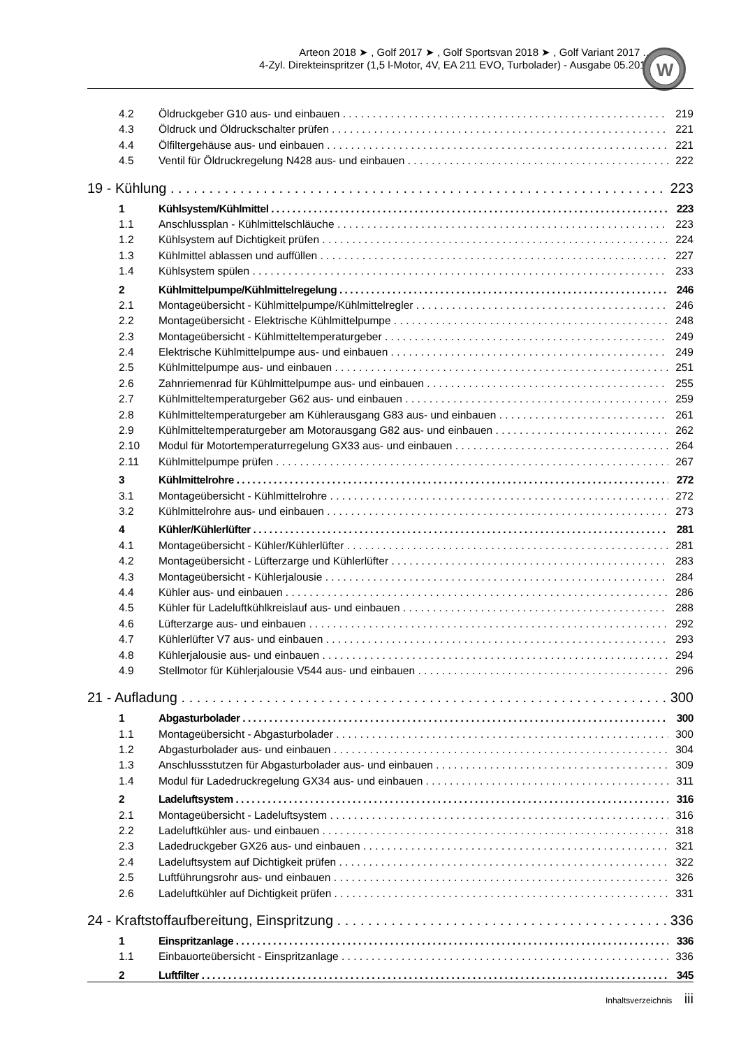Arteon 2018 ➤ , Golf 2017 ➤ , Golf Sportsvan 2018 ➤ , Golf Variant 2017 ...
4-Zyl. Direkteinspritzer (1,5 l-Motor, 4V, EA 211 EVO, Turbolader) - Ausgabe 05.2019
W
4.2 Öldruckgeber G10 aus- und einbauen 219
4.3 Öldruck und Öldruckschalter prüfen 221
4.4 Ölfiltergehäuse aus- und einbauen 221
4.5 Ventil für Öldruckregelung N428 aus- und einbauen 222
19 - Kühlung 223
1 Kühlsystem/Kühlmittel 223
1.1 Anschlussplan - Kühlmittelschläuche 223
1.2 Kühlsystem auf Dichtigkeit prüfen 224
1.3 Kühlmittel ablassen und auffüllen 227
1.4 Kühlsystem spülen 233
2 Kühlmittelpumpe/Kühlmittelregelung 246
2.1 Montageübersicht - Kühlmittelpumpe/Kühlmittelregler 246
2.2 Montageübersicht - Elektrische Kühlmittelpumpe 248
2.3 Montageübersicht - Kühlmitteltemperaturgeber 249
2.4 Elektrische Kühlmittelpumpe aus- und einbauen 249
2.5 Kühlmittelpumpe aus- und einbauen 251
2.6 Zahnriemenrad für Kühlmittelpumpe aus- und einbauen 255
2.7 Kühlmitteltemperaturgeber G62 aus- und einbauen 259
2.8 Kühlmitteltemperaturgeber am Kühlerausgang G83 aus- und einbauen 261
2.9 Kühlmitteltemperaturgeber am Motorausgang G82 aus- und einbauen 262
2.10 Modul für Motortemperaturregelung GX33 aus- und einbauen 264
2.11 Kühlmittelpumpe prüfen 267
3 Kühlmittelrohre 272
3.1 Montageübersicht - Kühlmittelrohre 272
3.2 Kühlmittelrohre aus- und einbauen 273
4 Kühler/Kühlerlüfter 281
4.1 Montageübersicht - Kühler/Kühlerlüfter 281
4.2 Montageübersicht - Lüfterzarge und Kühlerlüfter 283
4.3 Montageübersicht - Kühlerjalousie 284
4.4 Kühler aus- und einbauen 286
4.5 Kühler für Ladeluftkühlkreislauf aus- und einbauen 288
4.6 Lüfterzarge aus- und einbauen 292
4.7 Kühlerlüfter V7 aus- und einbauen 293
4.8 Kühlerjalousie aus- und einbauen 294
4.9 Stellmotor für Kühlerjalousie V544 aus- und einbauen 296
21 - Aufladung 300
1 Abgasturbolader 300
1.1 Montageübersicht - Abgasturbolader 300
1.2 Abgasturbolader aus- und einbauen 304
1.3 Anschlussstutzen für Abgasturbolader aus- und einbauen 309
1.4 Modul für Ladedruckregelung GX34 aus- und einbauen 311
2 Ladeluftsystem 316
2.1 Montageübersicht - Ladeluftsystem 316
2.2 Ladeluftkühler aus- und einbauen 318
2.3 Ladedruckgeber GX26 aus- und einbauen 321
2.4 Ladeluftsystem auf Dichtigkeit prüfen 322
2.5 Luftführungsrohr aus- und einbauen 326
2.6 Ladeluftkühler auf Dichtigkeit prüfen 331
24 - Kraftstoffaufbereitung, Einspritzung 336
1 Einspritzanlage 336
1.1 Einbauorteübersicht - Einspritzanlage 336
2 Luftfilter 345
Inhaltsverzeichnis iii